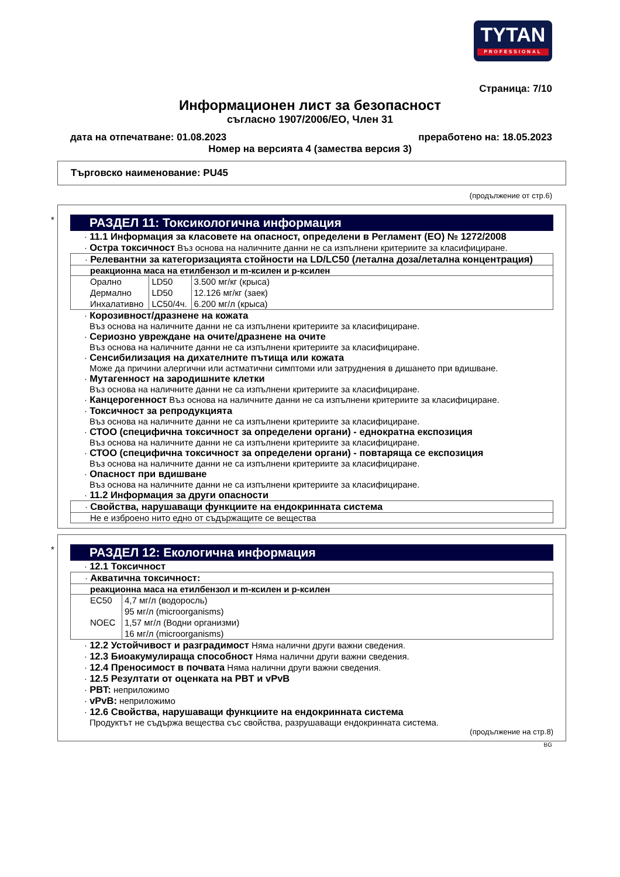TYTAN
PROFESSIONAL
Страница: 7/10
Информационен лист за безопасност
съгласно 1907/2006/ЕО, Член 31
дата на отпечатване: 01.08.2023 преработено на: 18.05.2023
Номер на версията 4 (замества версия 3)
Търговско наименование: PU45
(продължение от стр.6)
*
РАЗДЕЛ 11: Токсикологична информация
· 11.1 Информация за класовете на опасност, определени в Регламент (ЕО) № 1272/2008
· Остра токсичност Въз основа на наличните данни не са изпълнени критериите за класифициране.
· Релевантни за категоризацията стойности на LD/LC50 (летална доза/летална концентрация)
реакционна маса на етилбензол и m-ксилен и p-ксилен
| Орално | LD50 | 3.500 мг/кг (крыса) |
| Дермално | LD50 | 12.126 мг/кг (заек) |
| Инхалативно | LC50/4ч. | 6.200 мг/л (крыса) |
· Корозивност/дразнене на кожата
Въз основа на наличните данни не са изпълнени критериите за класифициране.
· Сериозно увреждане на очите/дразнене на очите
Въз основа на наличните данни не са изпълнени критериите за класифициране.
· Сенсибилизация на дихателните пътища или кожата
Може да причини алергични или астматични симптоми или затруднения в дишането при вдишване.
· Мутагенност на зародишните клетки
Въз основа на наличните данни не са изпълнени критериите за класифициране.
· Канцерогенност Въз основа на наличните данни не са изпълнени критериите за класифициране.
· Токсичност за репродукцията
Въз основа на наличните данни не са изпълнени критериите за класифициране.
· СТОО (специфична токсичност за определени органи) - еднократна експозиция
Въз основа на наличните данни не са изпълнени критериите за класифициране.
· СТОО (специфична токсичност за определени органи) - повтаряща се експозиция
Въз основа на наличните данни не са изпълнени критериите за класифициране.
· Опасност при вдишване
Въз основа на наличните данни не са изпълнени критериите за класифициране.
· 11.2 Информация за други опасности
· Свойства, нарушаващи функциите на ендокринната система
Не е изброено нито едно от съдържащите се вещества
*
РАЗДЕЛ 12: Екологична информация
· 12.1 Токсичност
· Акватична токсичност:
реакционна маса на етилбензол и m-ксилен и p-ксилен
| EC50 | 4,7 мг/л (водоросль) |
| | 95 мг/л (microorganisms) |
| NOEC | 1,57 мг/л (Водни организми) |
| | 16 мг/л (microorganisms) |
· 12.2 Устойчивост и разградимост Няма налични други важни сведения.
· 12.3 Биоакумулираща способност Няма налични други важни сведения.
· 12.4 Преносимост в почвата Няма налични други важни сведения.
· 12.5 Резултати от оценката на PBT и vPvB
· PBT: неприложимо
· vPvB: неприложимо
· 12.6 Свойства, нарушаващи функциите на ендокринната система
Продуктът не съдържа вещества със свойства, разрушаващи ендокринната система.
(продължение на стр.8)
BG